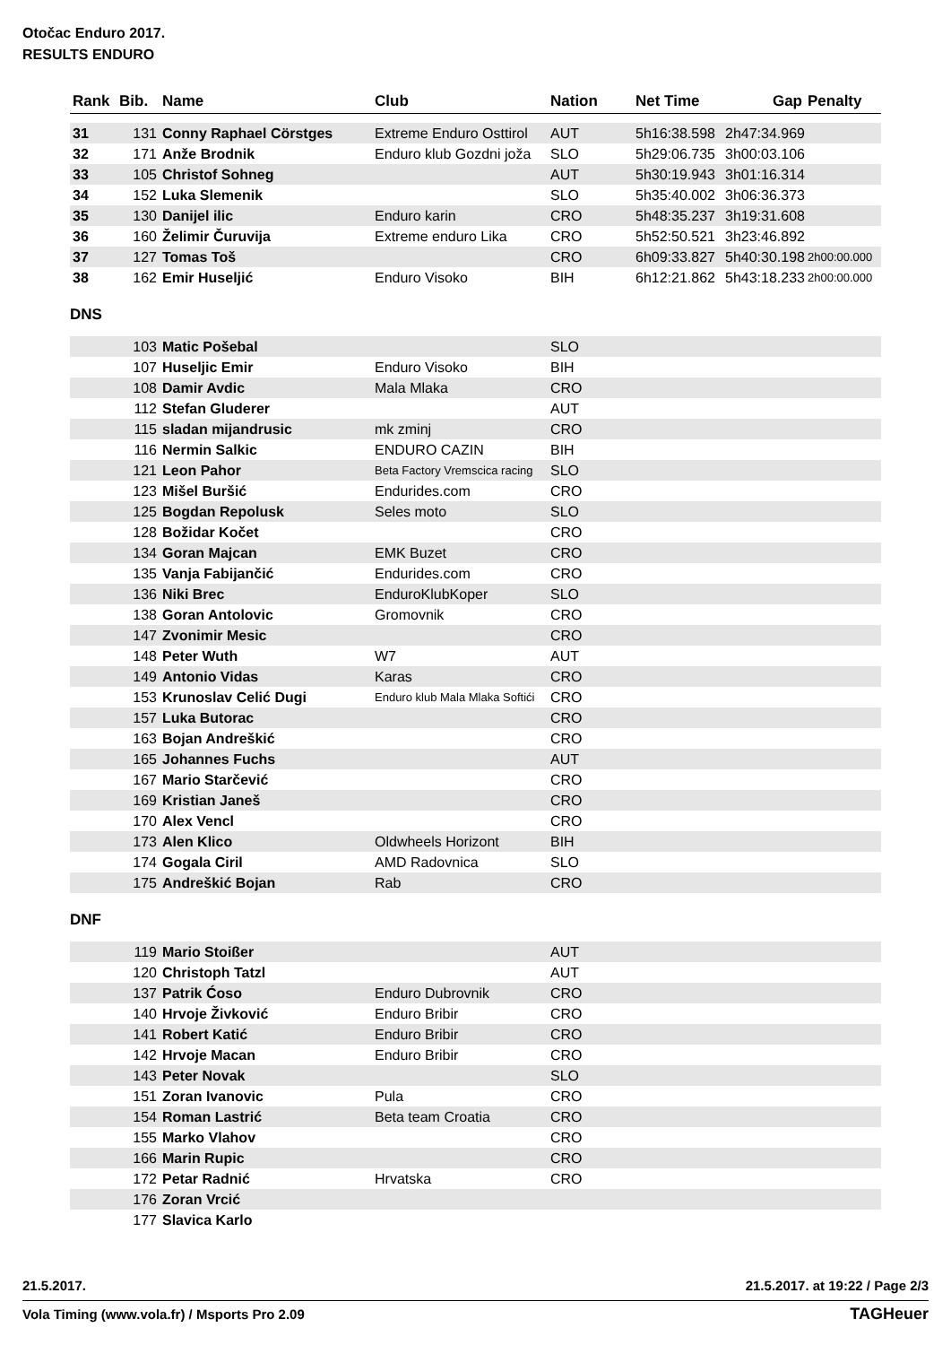Otočac Enduro 2017.
RESULTS ENDURO
| Rank | Bib. | Name | Club | Nation | Net Time | Gap | Penalty |
| --- | --- | --- | --- | --- | --- | --- | --- |
| 31 | 131 | Conny Raphael Cörstges | Extreme Enduro Osttirol | AUT | 5h16:38.598 | 2h47:34.969 | |
| 32 | 171 | Anže Brodnik | Enduro klub Gozdni joža | SLO | 5h29:06.735 | 3h00:03.106 | |
| 33 | 105 | Christof Sohneg | | AUT | 5h30:19.943 | 3h01:16.314 | |
| 34 | 152 | Luka Slemenik | | SLO | 5h35:40.002 | 3h06:36.373 | |
| 35 | 130 | Danijel ilic | Enduro karin | CRO | 5h48:35.237 | 3h19:31.608 | |
| 36 | 160 | Želimir Čuruvija | Extreme enduro Lika | CRO | 5h52:50.521 | 3h23:46.892 | |
| 37 | 127 | Tomas Toš | | CRO | 6h09:33.827 | 5h40:30.198 | 2h00:00.000 |
| 38 | 162 | Emir Huseljić | Enduro Visoko | BIH | 6h12:21.862 | 5h43:18.233 | 2h00:00.000 |
DNS
| | 103 | Matic Pošebal | | SLO | |
| | 107 | Huseljic Emir | Enduro Visoko | BIH | |
| | 108 | Damir Avdic | Mala Mlaka | CRO | |
| | 112 | Stefan Gluderer | | AUT | |
| | 115 | sladan mijandrusic | mk zminj | CRO | |
| | 116 | Nermin Salkic | ENDURO CAZIN | BIH | |
| | 121 | Leon Pahor | Beta Factory Vremscica racing | SLO | |
| | 123 | Mišel Buršić | Endurides.com | CRO | |
| | 125 | Bogdan Repolusk | Seles moto | SLO | |
| | 128 | Božidar Kočet | | CRO | |
| | 134 | Goran Majcan | EMK Buzet | CRO | |
| | 135 | Vanja Fabijančić | Endurides.com | CRO | |
| | 136 | Niki Brec | EnduroKlubKoper | SLO | |
| | 138 | Goran Antolovic | Gromovnik | CRO | |
| | 147 | Zvonimir Mesic | | CRO | |
| | 148 | Peter Wuth | W7 | AUT | |
| | 149 | Antonio Vidas | Karas | CRO | |
| | 153 | Krunoslav Celić Dugi | Enduro klub Mala Mlaka Softići | CRO | |
| | 157 | Luka Butorac | | CRO | |
| | 163 | Bojan Andreškić | | CRO | |
| | 165 | Johannes Fuchs | | AUT | |
| | 167 | Mario Starčević | | CRO | |
| | 169 | Kristian Janeš | | CRO | |
| | 170 | Alex Vencl | | CRO | |
| | 173 | Alen Klico | Oldwheels Horizont | BIH | |
| | 174 | Gogala Ciril | AMD Radovnica | SLO | |
| | 175 | Andreškić Bojan | Rab | CRO | |
DNF
| | 119 | Mario Stoißer | | AUT | |
| | 120 | Christoph Tatzl | | AUT | |
| | 137 | Patrik Ćoso | Enduro Dubrovnik | CRO | |
| | 140 | Hrvoje Živković | Enduro Bribir | CRO | |
| | 141 | Robert Katić | Enduro Bribir | CRO | |
| | 142 | Hrvoje Macan | Enduro Bribir | CRO | |
| | 143 | Peter Novak | | SLO | |
| | 151 | Zoran Ivanovic | Pula | CRO | |
| | 154 | Roman Lastrić | Beta team Croatia | CRO | |
| | 155 | Marko Vlahov | | CRO | |
| | 166 | Marin Rupic | | CRO | |
| | 172 | Petar Radnić | Hrvatska | CRO | |
| | 176 | Zoran Vrcić | | | |
| | 177 | Slavica Karlo | | | |
21.5.2017. 21.5.2017. at 19:22 / Page 2/3
Vola Timing (www.vola.fr) / Msports Pro 2.09
TAGHeuer